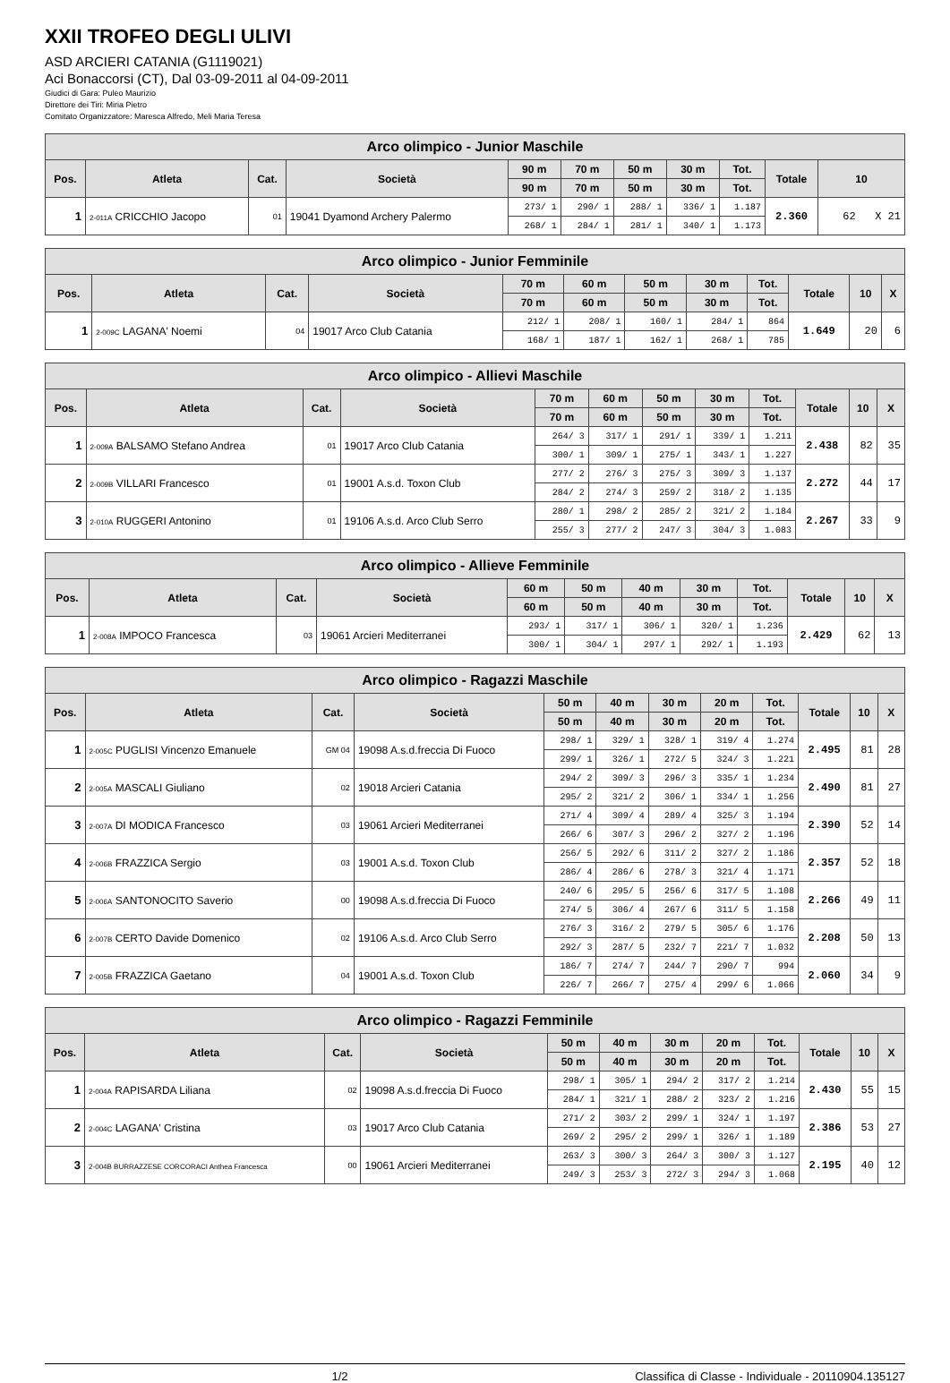XXII TROFEO DEGLI ULIVI
ASD ARCIERI CATANIA (G1119021)
Aci Bonaccorsi (CT), Dal 03-09-2011 al 04-09-2011
Giudici di Gara: Puleo Maurizio
Direttore dei Tiri: Miria Pietro
Comitato Organizzatore: Maresca Alfredo, Meli Maria Teresa
| Arco olimpico - Junior Maschile | | | | | | | | | | |
| --- | --- | --- | --- | --- | --- | --- | --- | --- | --- | --- |
| Pos. | Atleta | Cat. | Società | 90 m | 70 m | 50 m | 30 m | Tot. | Totale | 10 |
| | | | | 90 m | 70 m | 50 m | 30 m | Tot. | | |
| 1 | 2-011A CRICCHIO Jacopo | 01 | 19041 Dyamond Archery Palermo | 273/ 1 | 290/ 1 | 288/ 1 | 336/ 1 | 1.187 | 2.360 | 62 X 21 |
| | | | | 268/ 1 | 284/ 1 | 281/ 1 | 340/ 1 | 1.173 | | |
| Arco olimpico - Junior Femminile | | | | | | | | | | | |
| --- | --- | --- | --- | --- | --- | --- | --- | --- | --- | --- | --- |
| Pos. | Atleta | Cat. | Società | 70 m | 60 m | 50 m | 30 m | Tot. | Totale | 10 | X |
| | | | | 70 m | 60 m | 50 m | 30 m | Tot. | | | |
| 1 | 2-009C LAGANA' Noemi | 04 | 19017 Arco Club Catania | 212/ 1 | 208/ 1 | 160/ 1 | 284/ 1 | 864 | 1.649 | 20 | 6 |
| | | | | 168/ 1 | 187/ 1 | 162/ 1 | 268/ 1 | 785 | | | |
| Arco olimpico - Allievi Maschile | | | | | | | | | | | |
| --- | --- | --- | --- | --- | --- | --- | --- | --- | --- | --- | --- |
| Pos. | Atleta | Cat. | Società | 70 m | 60 m | 50 m | 30 m | Tot. | Totale | 10 | X |
| | | | | 70 m | 60 m | 50 m | 30 m | Tot. | | | |
| 1 | 2-009A BALSAMO Stefano Andrea | 01 | 19017 Arco Club Catania | 264/ 3 | 317/ 1 | 291/ 1 | 339/ 1 | 1.211 | 2.438 | 82 | 35 |
| | | | | 300/ 1 | 309/ 1 | 275/ 1 | 343/ 1 | 1.227 | | | |
| 2 | 2-009B VILLARI Francesco | 01 | 19001 A.s.d. Toxon Club | 277/ 2 | 276/ 3 | 275/ 3 | 309/ 3 | 1.137 | 2.272 | 44 | 17 |
| | | | | 284/ 2 | 274/ 3 | 259/ 2 | 318/ 2 | 1.135 | | | |
| 3 | 2-010A RUGGERI Antonino | 01 | 19106 A.s.d. Arco Club Serro | 280/ 1 | 298/ 2 | 285/ 2 | 321/ 2 | 1.184 | 2.267 | 33 | 9 |
| | | | | 255/ 3 | 277/ 2 | 247/ 3 | 304/ 3 | 1.083 | | | |
| Arco olimpico - Allieve Femminile | | | | | | | | | | | |
| --- | --- | --- | --- | --- | --- | --- | --- | --- | --- | --- | --- |
| Pos. | Atleta | Cat. | Società | 60 m | 50 m | 40 m | 30 m | Tot. | Totale | 10 | X |
| | | | | 60 m | 50 m | 40 m | 30 m | Tot. | | | |
| 1 | 2-008A IMPOCO Francesca | 03 | 19061 Arcieri Mediterranei | 293/ 1 | 317/ 1 | 306/ 1 | 320/ 1 | 1.236 | 2.429 | 62 | 13 |
| | | | | 300/ 1 | 304/ 1 | 297/ 1 | 292/ 1 | 1.193 | | | |
| Arco olimpico - Ragazzi Maschile | | | | | | | | | | | |
| --- | --- | --- | --- | --- | --- | --- | --- | --- | --- | --- | --- |
| Pos. | Atleta | Cat. | Società | 50 m | 40 m | 30 m | 20 m | Tot. | Totale | 10 | X |
| | | | | 50 m | 40 m | 30 m | 20 m | Tot. | | | |
| 1 | 2-005C PUGLISI Vincenzo Emanuele | GM 04 | 19098 A.s.d.freccia Di Fuoco | 298/ 1 | 329/ 1 | 328/ 1 | 319/ 4 | 1.274 | 2.495 | 81 | 28 |
| | | | | 299/ 1 | 326/ 1 | 272/ 5 | 324/ 3 | 1.221 | | | |
| 2 | 2-005A MASCALI Giuliano | 02 | 19018 Arcieri Catania | 294/ 2 | 309/ 3 | 296/ 3 | 335/ 1 | 1.234 | 2.490 | 81 | 27 |
| | | | | 295/ 2 | 321/ 2 | 306/ 1 | 334/ 1 | 1.256 | | | |
| 3 | 2-007A DI MODICA Francesco | 03 | 19061 Arcieri Mediterranei | 271/ 4 | 309/ 4 | 289/ 4 | 325/ 3 | 1.194 | 2.390 | 52 | 14 |
| | | | | 266/ 6 | 307/ 3 | 296/ 2 | 327/ 2 | 1.196 | | | |
| 4 | 2-006B FRAZZICA Sergio | 03 | 19001 A.s.d. Toxon Club | 256/ 5 | 292/ 6 | 311/ 2 | 327/ 2 | 1.186 | 2.357 | 52 | 18 |
| | | | | 286/ 4 | 286/ 6 | 278/ 3 | 321/ 4 | 1.171 | | | |
| 5 | 2-006A SANTONOCITO Saverio | 00 | 19098 A.s.d.freccia Di Fuoco | 240/ 6 | 295/ 5 | 256/ 6 | 317/ 5 | 1.108 | 2.266 | 49 | 11 |
| | | | | 274/ 5 | 306/ 4 | 267/ 6 | 311/ 5 | 1.158 | | | |
| 6 | 2-007B CERTO Davide Domenico | 02 | 19106 A.s.d. Arco Club Serro | 276/ 3 | 316/ 2 | 279/ 5 | 305/ 6 | 1.176 | 2.208 | 50 | 13 |
| | | | | 292/ 3 | 287/ 5 | 232/ 7 | 221/ 7 | 1.032 | | | |
| 7 | 2-005B FRAZZICA Gaetano | 04 | 19001 A.s.d. Toxon Club | 186/ 7 | 274/ 7 | 244/ 7 | 290/ 7 | 994 | 2.060 | 34 | 9 |
| | | | | 226/ 7 | 266/ 7 | 275/ 4 | 299/ 6 | 1.066 | | | |
| Arco olimpico - Ragazzi Femminile | | | | | | | | | | | |
| --- | --- | --- | --- | --- | --- | --- | --- | --- | --- | --- | --- |
| Pos. | Atleta | Cat. | Società | 50 m | 40 m | 30 m | 20 m | Tot. | Totale | 10 | X |
| | | | | 50 m | 40 m | 30 m | 20 m | Tot. | | | |
| 1 | 2-004A RAPISARDA Liliana | 02 | 19098 A.s.d.freccia Di Fuoco | 298/ 1 | 305/ 1 | 294/ 2 | 317/ 2 | 1.214 | 2.430 | 55 | 15 |
| | | | | 284/ 1 | 321/ 1 | 288/ 2 | 323/ 2 | 1.216 | | | |
| 2 | 2-004C LAGANA' Cristina | 03 | 19017 Arco Club Catania | 271/ 2 | 303/ 2 | 299/ 1 | 324/ 1 | 1.197 | 2.386 | 53 | 27 |
| | | | | 269/ 2 | 295/ 2 | 299/ 1 | 326/ 1 | 1.189 | | | |
| 3 | 2-004B BURRAZZESE CORCORACI Anthea Francesca | 00 | 19061 Arcieri Mediterranei | 263/ 3 | 300/ 3 | 264/ 3 | 300/ 3 | 1.127 | 2.195 | 40 | 12 |
| | | | | 249/ 3 | 253/ 3 | 272/ 3 | 294/ 3 | 1.068 | | | |
1/2 Classifica di Classe - Individuale - 20110904.135127